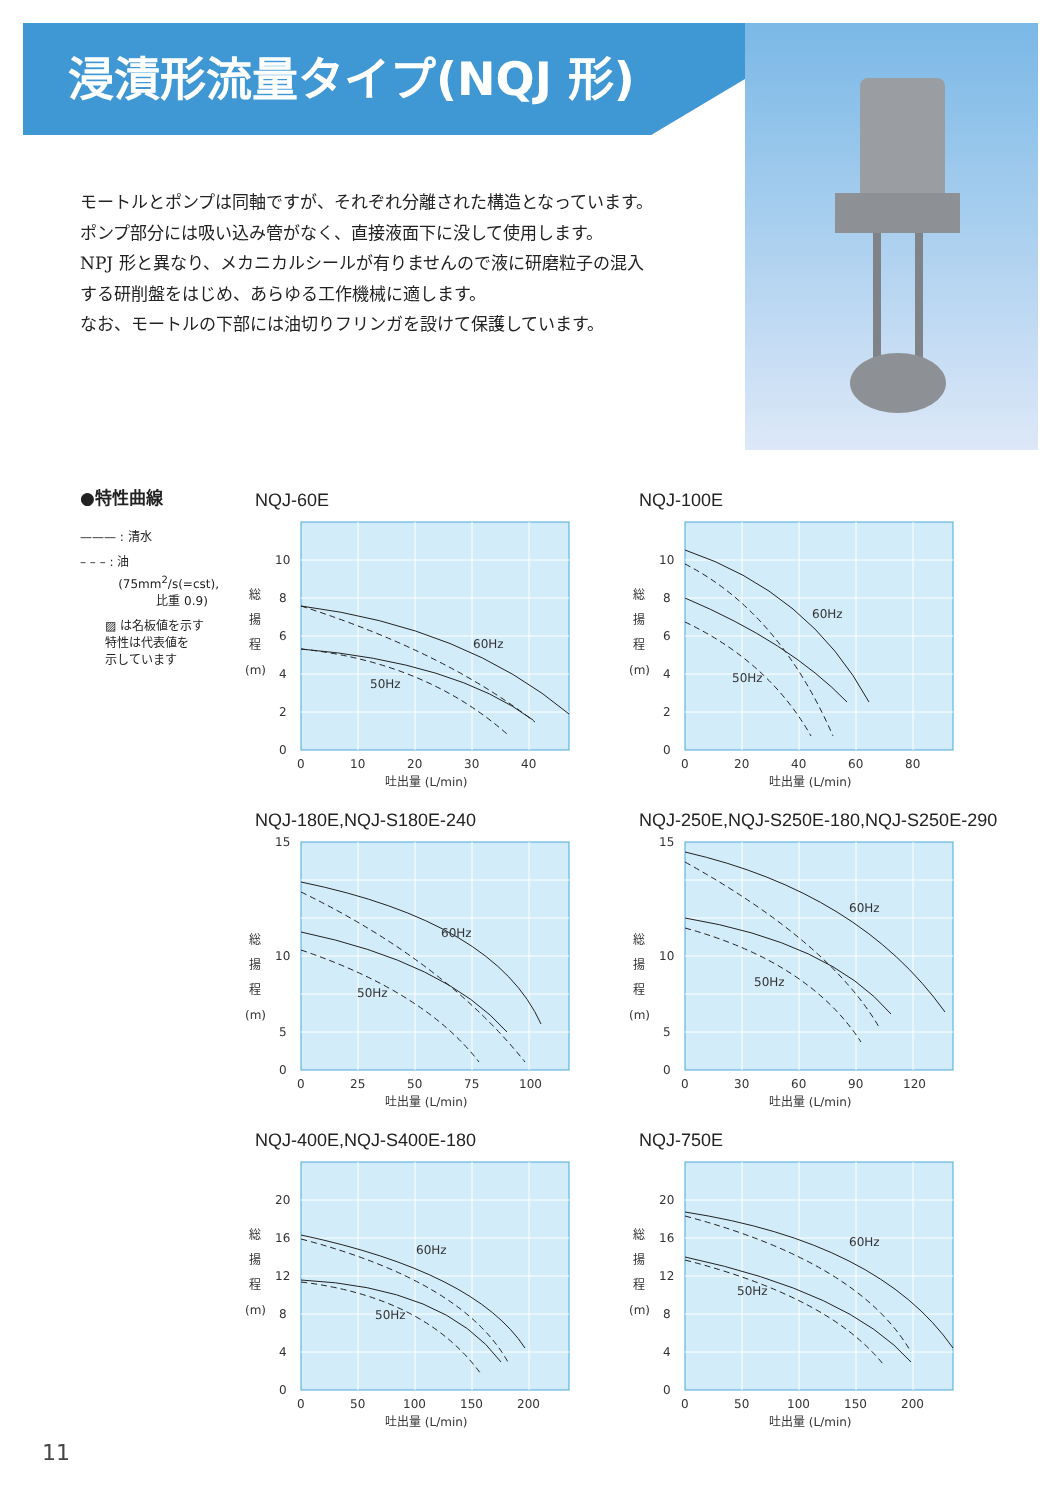浸漬形流量タイプ(NQJ 形)
モートルとポンプは同軸ですが、それぞれ分離された構造となっています。
ポンプ部分には吸い込み管がなく、直接液面下に没して使用します。
NPJ 形と異なり、メカニカルシールが有りませんので液に研磨粒子の混入
する研削盤をはじめ、あらゆる工作機械に適します。
なお、モートルの下部には油切りフリンガを設けて保護しています。
●特性曲線
——— : 清水
– – – : 油
(75mm<sup>2</sup>/s(=cst),
比重 0.9)
▨ は名板値を示す
特性は代表値を
示しています
NQJ-60E
60Hz
50Hz
10
8
6
4
2
0
総
揚
程
(m)
0
10
20
30
40
吐出量 (L/min)
NQJ-100E
60Hz
50Hz
10
8
6
4
2
0
総
揚
程
(m)
0
20
40
60
80
吐出量 (L/min)
NQJ-180E,NQJ-S180E-240
60Hz
50Hz
15
10
5
0
総
揚
程
(m)
0
25
50
75
100
吐出量 (L/min)
NQJ-250E,NQJ-S250E-180,NQJ-S250E-290
60Hz
50Hz
15
10
5
0
総
揚
程
(m)
0
30
60
90
120
吐出量 (L/min)
NQJ-400E,NQJ-S400E-180
60Hz
50Hz
20
16
12
8
4
0
総
揚
程
(m)
0
50
100
150
200
吐出量 (L/min)
NQJ-750E
60Hz
50Hz
20
16
12
8
4
0
総
揚
程
(m)
0
50
100
150
200
吐出量 (L/min)
11